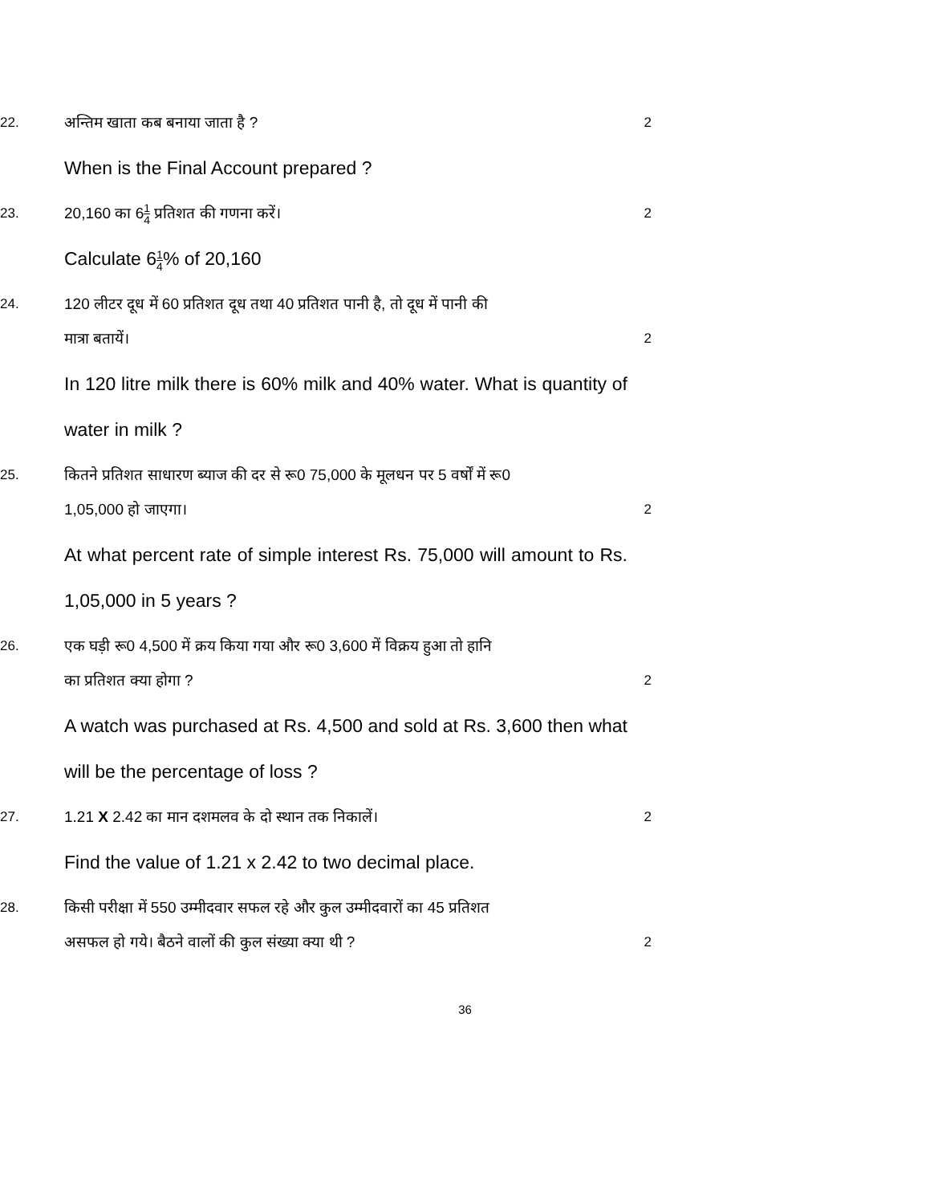22.
अन्तिम खाता कब बनाया जाता है ?
2
When is the Final Account prepared ?
23.
20,160 का 61 4 प्रतिशत की गणना करें।
2
Calculate 61 4% of 20,160
24.
120 लीटर दूध में 60 प्रतिशत दूध तथा 40 प्रतिशत पानी है, तो दूध में पानी की
मात्रा बतायें।
2
In 120 litre milk there is 60% milk and 40% water. What is quantity of water in milk ?
25.
कितने प्रतिशत साधारण ब्याज की दर से रू0 75,000 के मूलधन पर 5 वर्षों में रू0
1,05,000 हो जाएगा।
2
At what percent rate of simple interest Rs. 75,000 will amount to Rs. 1,05,000 in 5 years ?
26.
एक घड़ी रू0 4,500 में क्रय किया गया और रू0 3,600 में विक्रय हुआ तो हानि
का प्रतिशत क्या होगा ?
2
A watch was purchased at Rs. 4,500 and sold at Rs. 3,600 then what will be the percentage of loss ?
27.
1.21 X 2.42 का मान दशमलव के दो स्थान तक निकालें।
2
Find the value of 1.21 x 2.42 to two decimal place.
28.
किसी परीक्षा में 550 उम्मीदवार सफल रहे और कुल उम्मीदवारों का 45 प्रतिशत
असफल हो गये। बैठने वालों की कुल संख्या क्या थी ?
2
36